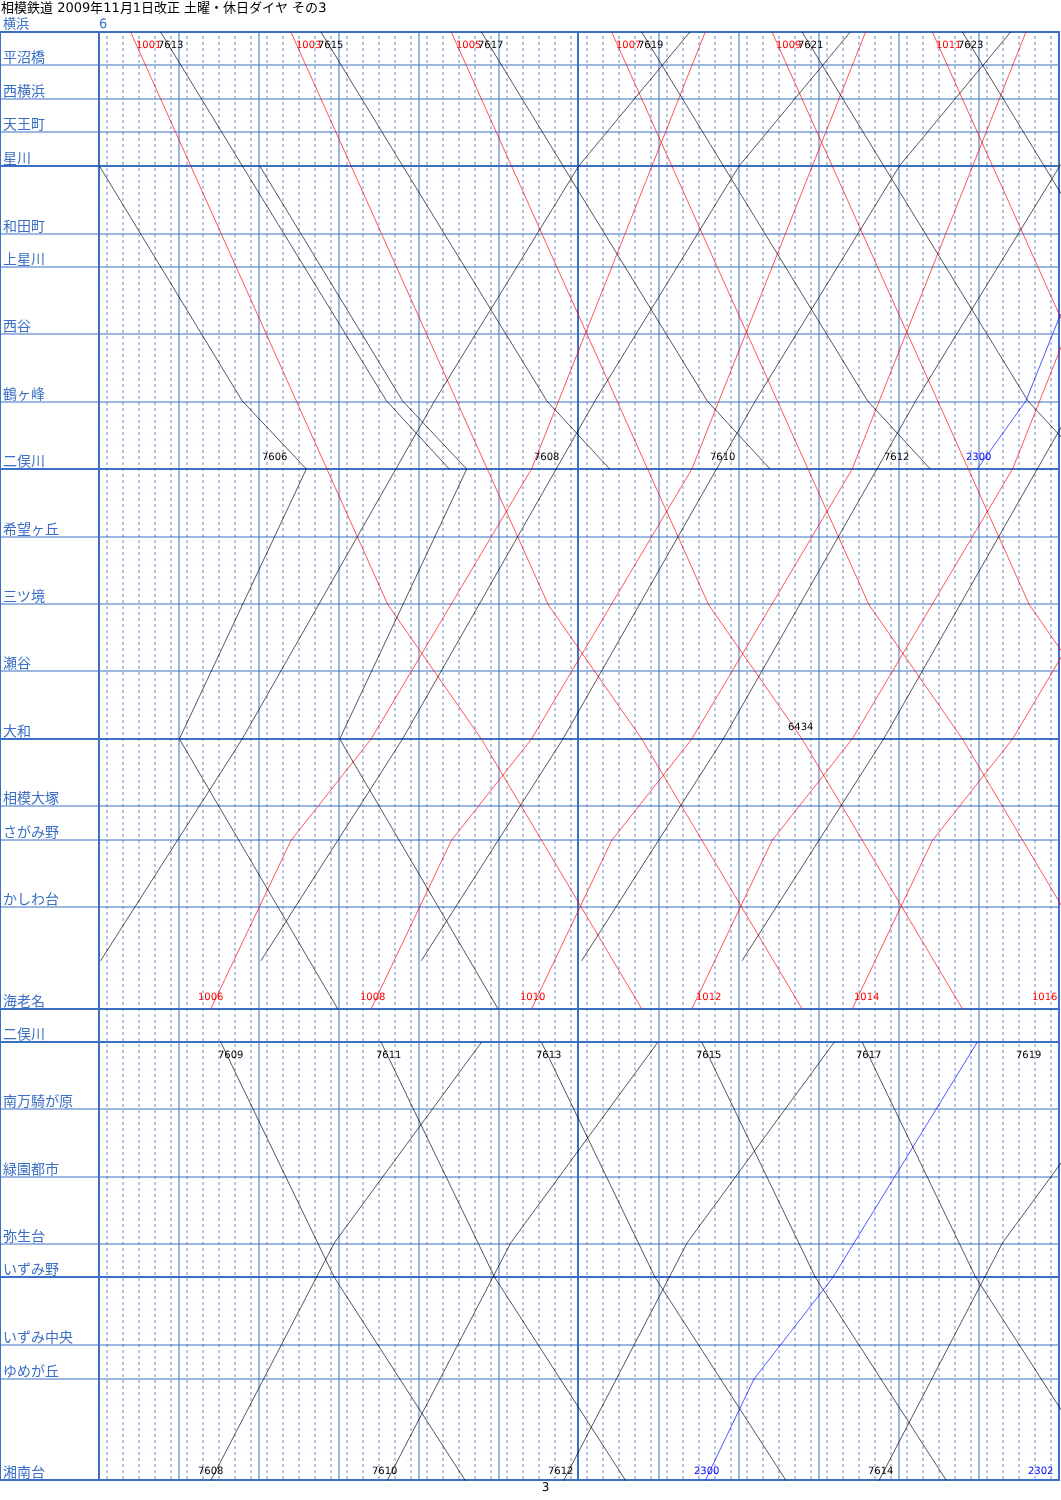1001
7613
1003
7615
1005
7617
1007
7619
1009
7621
1011
7623
7606
7608
7610
7612
2300
6434
1006
1008
1010
1012
1014
1016
7609
7611
7613
7615
7617
7619
7608
7610
7612
2300
7614
2302
相模鉄道 2009年11月1日改正 土曜・休日ダイヤ その3
横浜 6
平沼橋
西横浜
天王町
星川
和田町
上星川
西谷
鶴ヶ峰
二俣川
希望ヶ丘
三ツ境
瀬谷
大和
相模大塚
さがみ野
かしわ台
海老名
二俣川
南万騎が原
緑園都市
弥生台
いずみ野
いずみ中央
ゆめが丘
湘南台
3